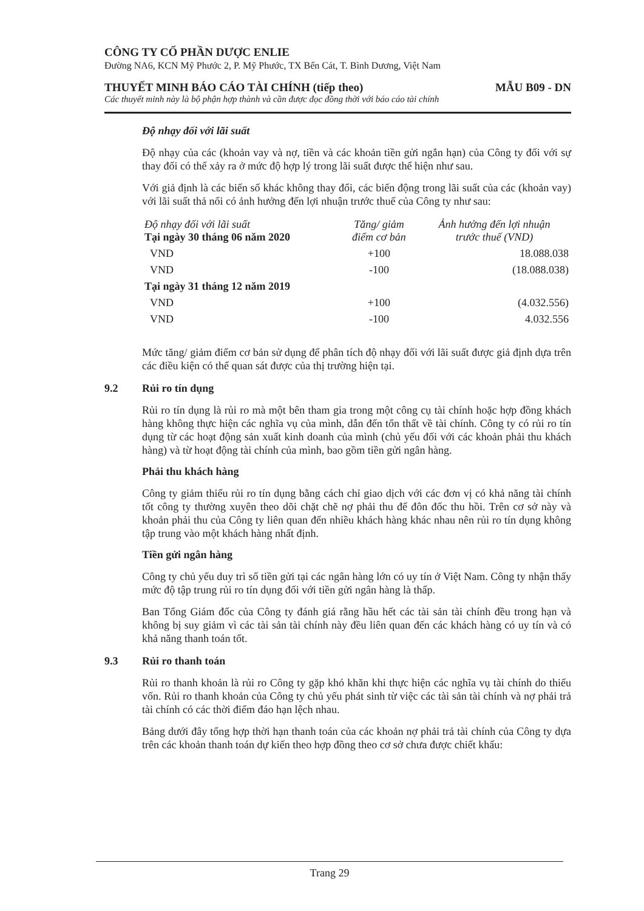CÔNG TY CỔ PHẦN DƯỢC ENLIE
Đường NA6, KCN Mỹ Phước 2, P. Mỹ Phước, TX Bến Cát, T. Bình Dương, Việt Nam
THUYẾT MINH BÁO CÁO TÀI CHÍNH (tiếp theo) MẪU B09 - DN
Các thuyết minh này là bộ phận hợp thành và cần được đọc đồng thời với báo cáo tài chính
Độ nhạy đối với lãi suất
Độ nhạy của các (khoản vay và nợ, tiền và các khoản tiền gửi ngắn hạn) của Công ty đối với sự thay đổi có thể xảy ra ở mức độ hợp lý trong lãi suất được thể hiện như sau.
Với giả định là các biến số khác không thay đổi, các biến động trong lãi suất của các (khoản vay) với lãi suất thả nổi có ảnh hưởng đến lợi nhuận trước thuế của Công ty như sau:
| Độ nhạy đối với lãi suất Tại ngày 30 tháng 06 năm 2020 | Tăng/ giảm điểm cơ bản | Ảnh hưởng đến lợi nhuận trước thuế (VND) |
| --- | --- | --- |
| VND | +100 | 18.088.038 |
| VND | -100 | (18.088.038) |
| Tại ngày 31 tháng 12 năm 2019 | | |
| VND | +100 | (4.032.556) |
| VND | -100 | 4.032.556 |
Mức tăng/ giảm điểm cơ bản sử dụng để phân tích độ nhạy đối với lãi suất được giả định dựa trên các điều kiện có thể quan sát được của thị trường hiện tại.
9.2 Rủi ro tín dụng
Rủi ro tín dụng là rủi ro mà một bên tham gia trong một công cụ tài chính hoặc hợp đồng khách hàng không thực hiện các nghĩa vụ của mình, dẫn đến tổn thất về tài chính. Công ty có rủi ro tín dụng từ các hoạt động sản xuất kinh doanh của mình (chủ yếu đối với các khoản phải thu khách hàng) và từ hoạt động tài chính của mình, bao gồm tiền gửi ngân hàng.
Phải thu khách hàng
Công ty giảm thiểu rủi ro tín dụng bằng cách chỉ giao dịch với các đơn vị có khả năng tài chính tốt công ty thường xuyên theo dõi chặt chẽ nợ phải thu để đôn đốc thu hồi. Trên cơ sở này và khoản phải thu của Công ty liên quan đến nhiều khách hàng khác nhau nên rủi ro tín dụng không tập trung vào một khách hàng nhất định.
Tiền gửi ngân hàng
Công ty chủ yếu duy trì số tiền gửi tại các ngân hàng lớn có uy tín ở Việt Nam. Công ty nhận thấy mức độ tập trung rủi ro tín dụng đối với tiền gửi ngân hàng là thấp.
Ban Tổng Giám đốc của Công ty đánh giá rằng hầu hết các tài sản tài chính đều trong hạn và không bị suy giảm vì các tài sản tài chính này đều liên quan đến các khách hàng có uy tín và có khả năng thanh toán tốt.
9.3 Rủi ro thanh toán
Rủi ro thanh khoản là rủi ro Công ty gặp khó khăn khi thực hiện các nghĩa vụ tài chính do thiếu vốn. Rủi ro thanh khoản của Công ty chủ yếu phát sinh từ việc các tài sản tài chính và nợ phải trả tài chính có các thời điểm đáo hạn lệch nhau.
Bảng dưới đây tổng hợp thời hạn thanh toán của các khoản nợ phải trả tài chính của Công ty dựa trên các khoản thanh toán dự kiến theo hợp đồng theo cơ sở chưa được chiết khấu:
Trang 29